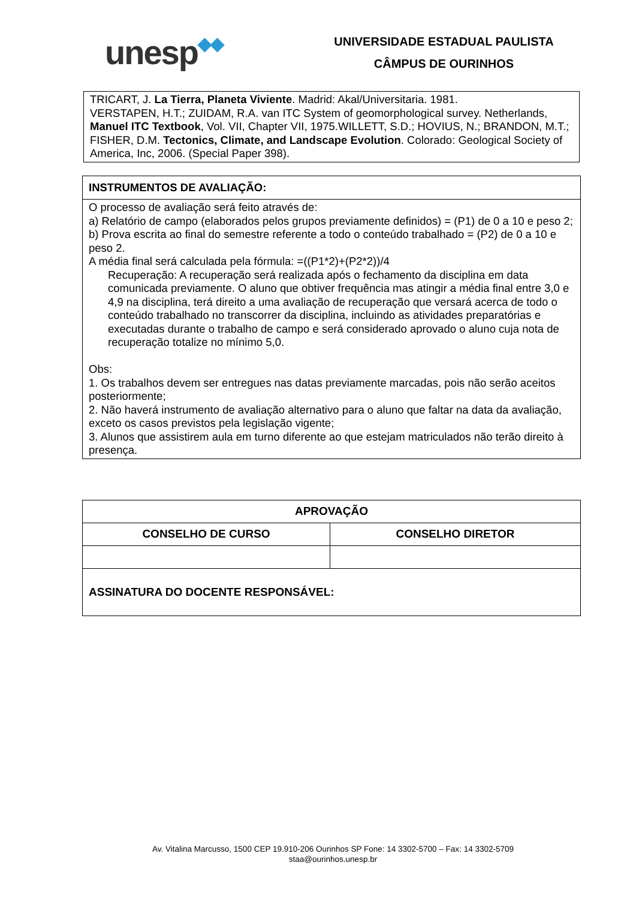unesp◆◆
UNIVERSIDADE ESTADUAL PAULISTA
CÂMPUS DE OURINHOS
TRICART, J. La Tierra, Planeta Viviente. Madrid: Akal/Universitaria. 1981.
VERSTAPEN, H.T.; ZUIDAM, R.A. van ITC System of geomorphological survey. Netherlands, Manuel ITC Textbook, Vol. VII, Chapter VII, 1975.WILLETT, S.D.; HOVIUS, N.; BRANDON, M.T.; FISHER, D.M. Tectonics, Climate, and Landscape Evolution. Colorado: Geological Society of America, Inc, 2006. (Special Paper 398).
INSTRUMENTOS DE AVALIAÇÃO:
O processo de avaliação será feito através de:
a) Relatório de campo (elaborados pelos grupos previamente definidos) = (P1) de 0 a 10 e peso 2;
b) Prova escrita ao final do semestre referente a todo o conteúdo trabalhado = (P2) de 0 a 10 e peso 2.
A média final será calculada pela fórmula: =((P1*2)+(P2*2))/4
Recuperação: A recuperação será realizada após o fechamento da disciplina em data comunicada previamente. O aluno que obtiver frequência mas atingir a média final entre 3,0 e 4,9 na disciplina, terá direito a uma avaliação de recuperação que versará acerca de todo o conteúdo trabalhado no transcorrer da disciplina, incluindo as atividades preparatórias e executadas durante o trabalho de campo e será considerado aprovado o aluno cuja nota de recuperação totalize no mínimo 5,0.
Obs:
1. Os trabalhos devem ser entregues nas datas previamente marcadas, pois não serão aceitos posteriormente;
2. Não haverá instrumento de avaliação alternativo para o aluno que faltar na data da avaliação, exceto os casos previstos pela legislação vigente;
3. Alunos que assistirem aula em turno diferente ao que estejam matriculados não terão direito à presença.
| APROVAÇÃO | |
| CONSELHO DE CURSO | CONSELHO DIRETOR |
| ASSINATURA DO DOCENTE RESPONSÁVEL: | |
Av. Vitalina Marcusso, 1500 CEP 19.910-206 Ourinhos SP Fone: 14 3302-5700 – Fax: 14 3302-5709
staa@ourinhos.unesp.br